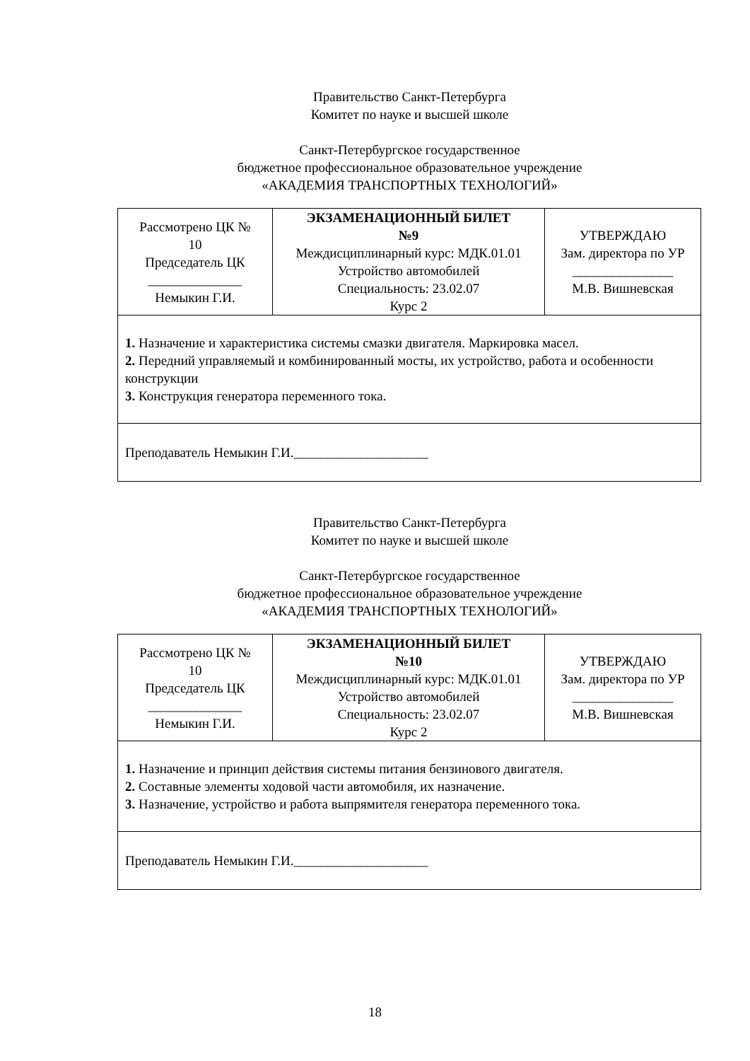Правительство Санкт-Петербурга
Комитет по науке и высшей школе
Санкт-Петербургское государственное
бюджетное профессиональное образовательное учреждение
«АКАДЕМИЯ ТРАНСПОРТНЫХ ТЕХНОЛОГИЙ»
| Рассмотрено ЦК № 10 Председатель ЦК ______________ Немыкин Г.И. | ЭКЗАМЕНАЦИОННЫЙ БИЛЕТ №9 Междисциплинарный курс: МДК.01.01 Устройство автомобилей Специальность: 23.02.07 Курс 2 | УТВЕРЖДАЮ Зам. директора по УР _______________ М.В. Вишневская |
| 1. Назначение и характеристика системы смазки двигателя. Маркировка масел. 2. Передний управляемый и комбинированный мосты, их устройство, работа и особенности конструкции 3. Конструкция генератора переменного тока. | | |
| Преподаватель Немыкин Г.И.____________________ | | |
Правительство Санкт-Петербурга
Комитет по науке и высшей школе
Санкт-Петербургское государственное
бюджетное профессиональное образовательное учреждение
«АКАДЕМИЯ ТРАНСПОРТНЫХ ТЕХНОЛОГИЙ»
| Рассмотрено ЦК № 10 Председатель ЦК ______________ Немыкин Г.И. | ЭКЗАМЕНАЦИОННЫЙ БИЛЕТ №10 Междисциплинарный курс: МДК.01.01 Устройство автомобилей Специальность: 23.02.07 Курс 2 | УТВЕРЖДАЮ Зам. директора по УР _______________ М.В. Вишневская |
| 1. Назначение и принцип действия системы питания бензинового двигателя. 2. Составные элементы ходовой части автомобиля, их назначение. 3. Назначение, устройство и работа выпрямителя генератора переменного тока. | | |
| Преподаватель Немыкин Г.И.____________________ | | |
18